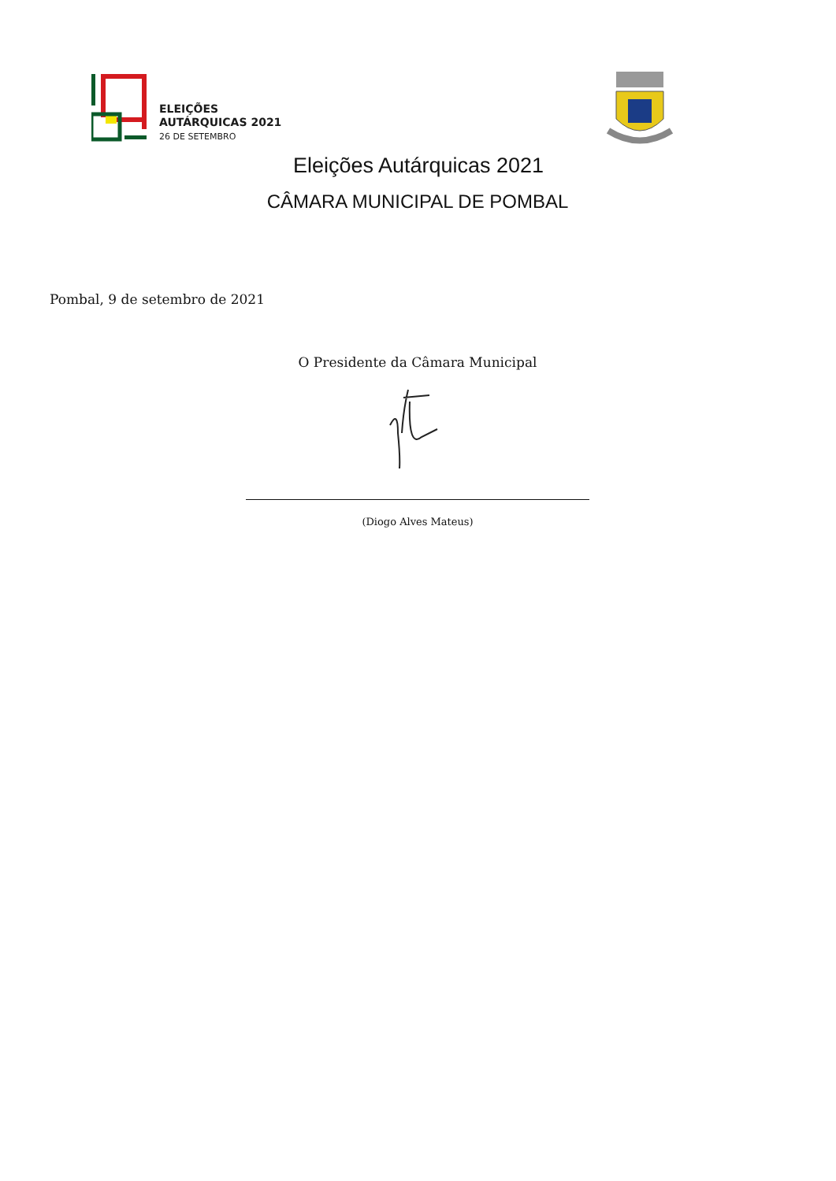ELEIÇÕES
AUTÁRQUICAS 2021
26 DE SETEMBRO
Eleições Autárquicas 2021
CÂMARA MUNICIPAL DE POMBAL
Pombal, 9 de setembro de 2021
O Presidente da Câmara Municipal
(Diogo Alves Mateus)